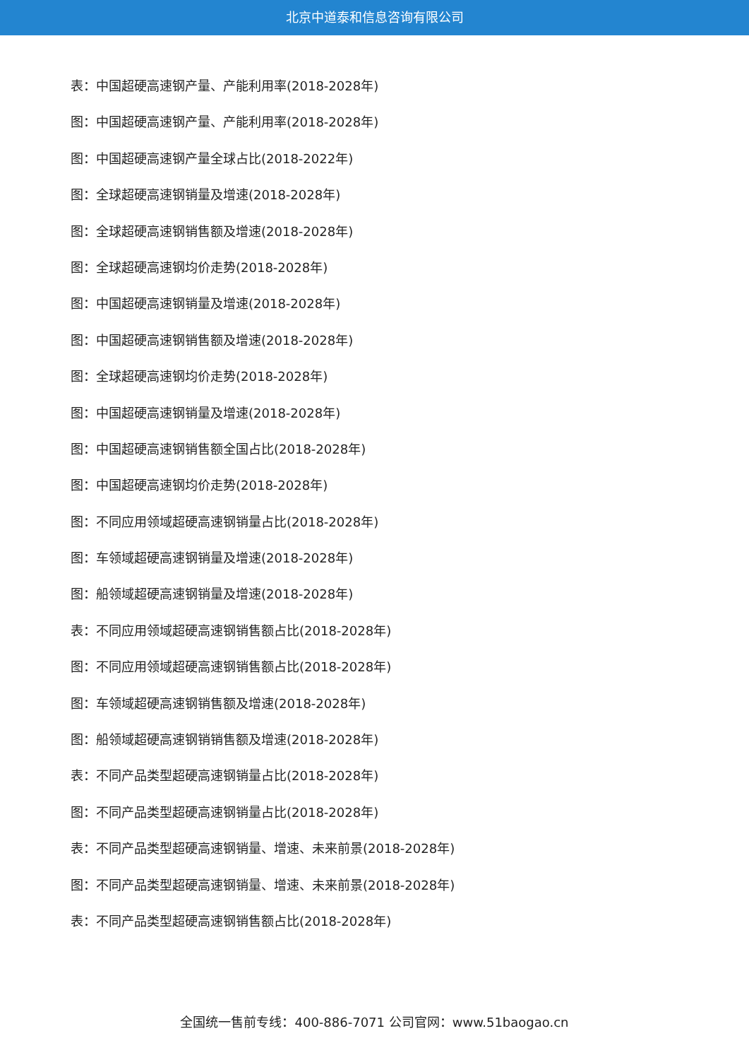北京中道泰和信息咨询有限公司
表：中国超硬高速钢产量、产能利用率(2018-2028年)
图：中国超硬高速钢产量、产能利用率(2018-2028年)
图：中国超硬高速钢产量全球占比(2018-2022年)
图：全球超硬高速钢销量及增速(2018-2028年)
图：全球超硬高速钢销售额及增速(2018-2028年)
图：全球超硬高速钢均价走势(2018-2028年)
图：中国超硬高速钢销量及增速(2018-2028年)
图：中国超硬高速钢销售额及增速(2018-2028年)
图：全球超硬高速钢均价走势(2018-2028年)
图：中国超硬高速钢销量及增速(2018-2028年)
图：中国超硬高速钢销售额全国占比(2018-2028年)
图：中国超硬高速钢均价走势(2018-2028年)
图：不同应用领域超硬高速钢销量占比(2018-2028年)
图：车领域超硬高速钢销量及增速(2018-2028年)
图：船领域超硬高速钢销量及增速(2018-2028年)
表：不同应用领域超硬高速钢销售额占比(2018-2028年)
图：不同应用领域超硬高速钢销售额占比(2018-2028年)
图：车领域超硬高速钢销售额及增速(2018-2028年)
图：船领域超硬高速钢销销售额及增速(2018-2028年)
表：不同产品类型超硬高速钢销量占比(2018-2028年)
图：不同产品类型超硬高速钢销量占比(2018-2028年)
表：不同产品类型超硬高速钢销量、增速、未来前景(2018-2028年)
图：不同产品类型超硬高速钢销量、增速、未来前景(2018-2028年)
表：不同产品类型超硬高速钢销售额占比(2018-2028年)
全国统一售前专线：400-886-7071 公司官网：www.51baogao.cn